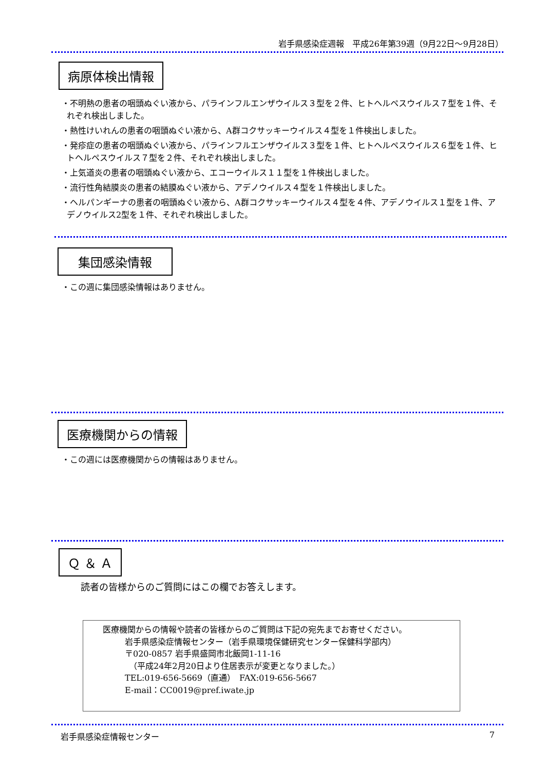岩手県感染症週報　平成26年第39週（9月22日～9月28日）
病原体検出情報
・不明熱の患者の咽頭ぬぐい液から、パラインフルエンザウイルス３型を２件、ヒトヘルペスウイルス７型を１件、それぞれ検出しました。
・熱性けいれんの患者の咽頭ぬぐい液から、A群コクサッキーウイルス４型を１件検出しました。
・発疹症の患者の咽頭ぬぐい液から、パラインフルエンザウイルス３型を１件、ヒトヘルペスウイルス６型を１件、ヒトヘルペスウイルス７型を２件、それぞれ検出しました。
・上気道炎の患者の咽頭ぬぐい液から、エコーウイルス１１型を１件検出しました。
・流行性角結膜炎の患者の結膜ぬぐい液から、アデノウイルス４型を１件検出しました。
・ヘルパンギーナの患者の咽頭ぬぐい液から、A群コクサッキーウイルス４型を４件、アデノウイルス１型を１件、アデノウイルス2型を１件、それぞれ検出しました。
集団感染情報
・この週に集団感染情報はありません。
医療機関からの情報
・この週には医療機関からの情報はありません。
Ｑ ＆ Ａ
読者の皆様からのご質問にはこの欄でお答えします。
医療機関からの情報や読者の皆様からのご質問は下記の宛先までお寄せください。
岩手県感染症情報センター（岩手県環境保健研究センター保健科学部内）
〒020-0857 岩手県盛岡市北飯岡1-11-16
　（平成24年2月20日より住居表示が変更となりました。）
TEL:019-656-5669（直通）　FAX:019-656-5667
E-mail：CC0019@pref.iwate.jp
岩手県感染症情報センター 7